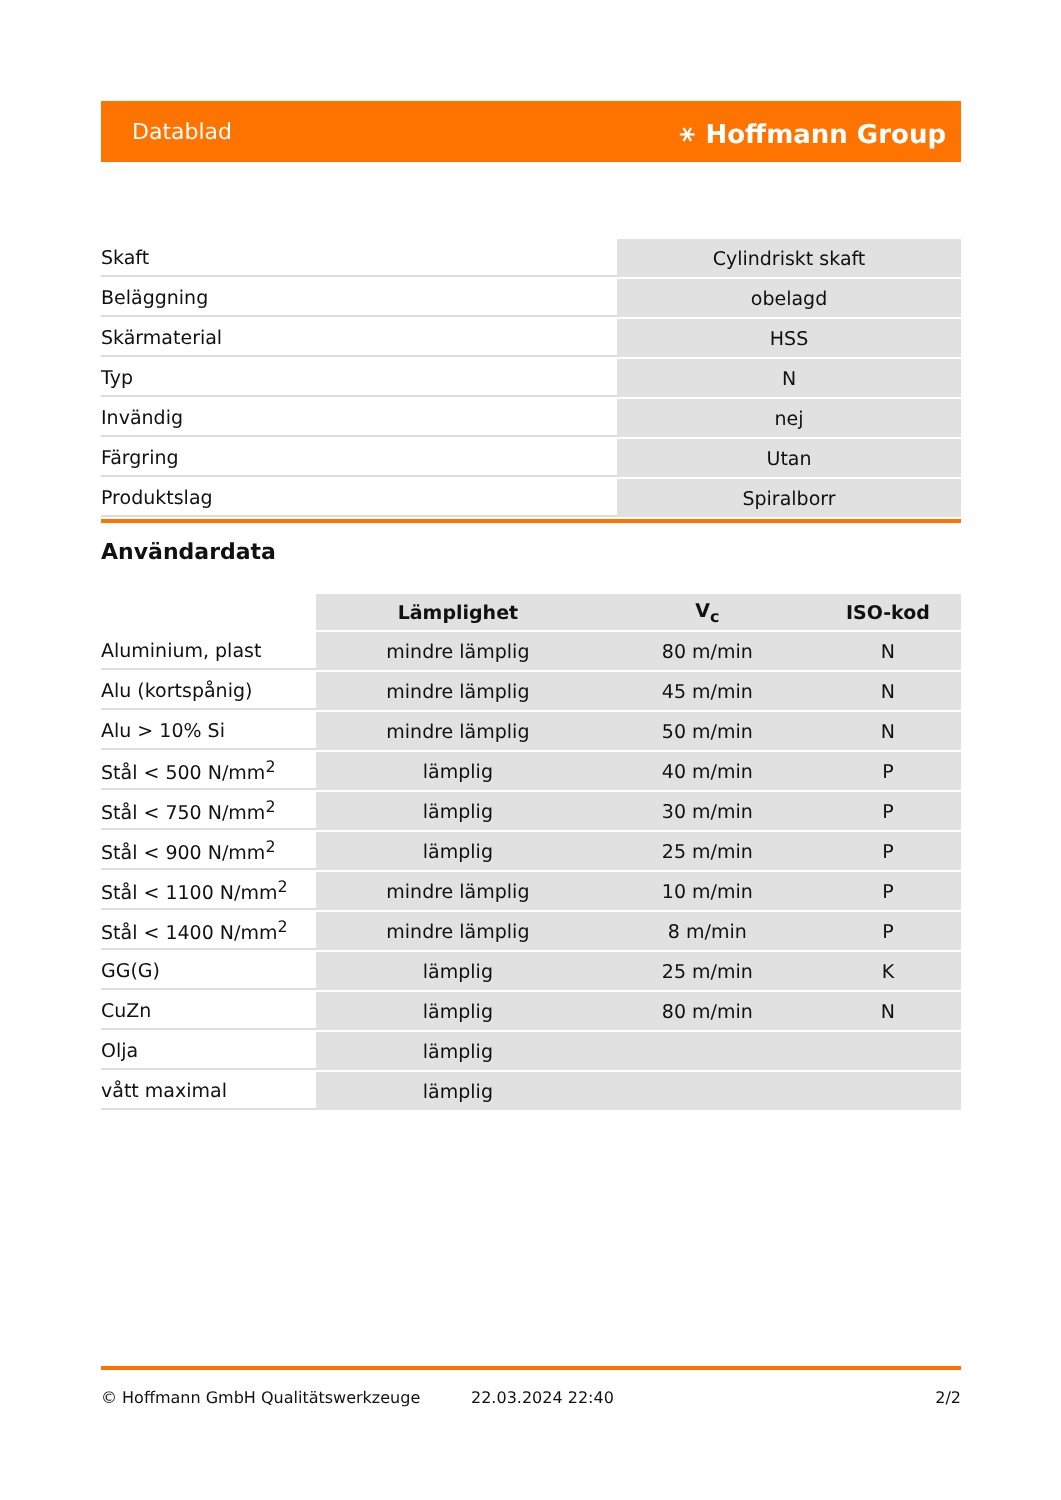Datablad ⚹ Hoffmann Group
| Skaft | Cylindriskt skaft |
| Beläggning | obelagd |
| Skärmaterial | HSS |
| Typ | N |
| Invändig | nej |
| Färgring | Utan |
| Produktslag | Spiralborr |
Användardata
| | Lämplighet | V<sub>c</sub> | ISO-kod |
| --- | --- | --- | --- |
| Aluminium, plast | mindre lämplig | 80 m/min | N |
| Alu (kortspånig) | mindre lämplig | 45 m/min | N |
| Alu > 10% Si | mindre lämplig | 50 m/min | N |
| Stål < 500 N/mm<sup>2</sup> | lämplig | 40 m/min | P |
| Stål < 750 N/mm<sup>2</sup> | lämplig | 30 m/min | P |
| Stål < 900 N/mm<sup>2</sup> | lämplig | 25 m/min | P |
| Stål < 1100 N/mm<sup>2</sup> | mindre lämplig | 10 m/min | P |
| Stål < 1400 N/mm<sup>2</sup> | mindre lämplig | 8 m/min | P |
| GG(G) | lämplig | 25 m/min | K |
| CuZn | lämplig | 80 m/min | N |
| Olja | lämplig | | |
| vått maximal | lämplig | | |
© Hoffmann GmbH Qualitätswerkzeuge 22.03.2024 22:40 2/2